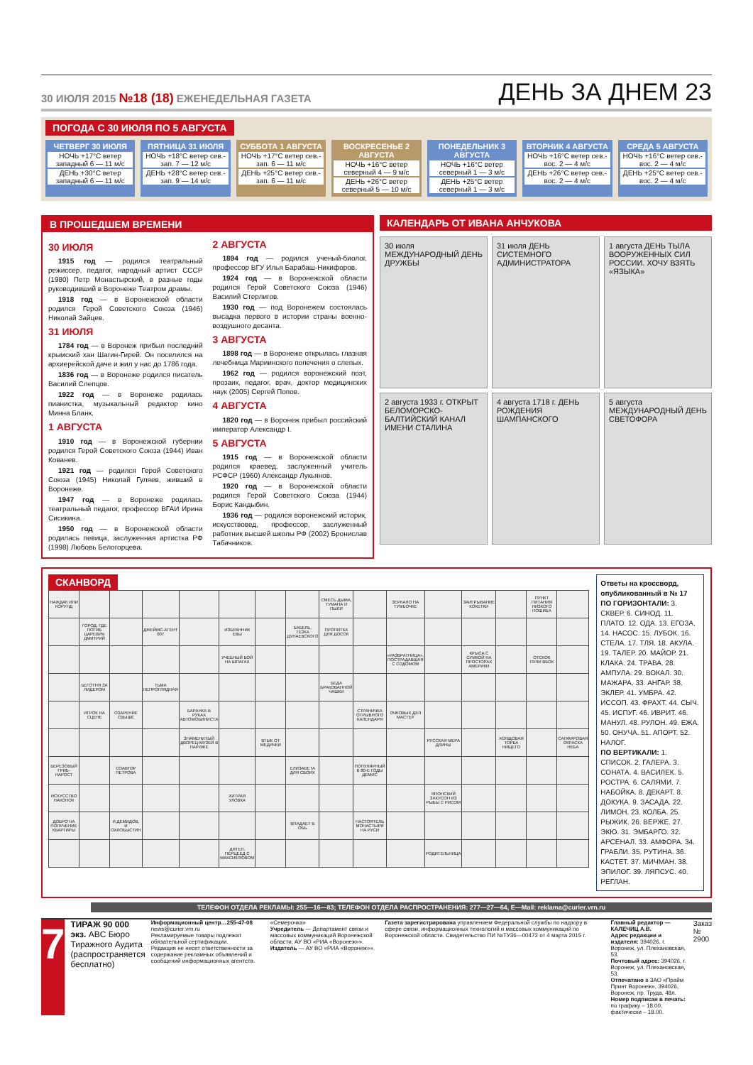30 ИЮЛЯ 2015 №18 (18) ЕЖЕНЕДЕЛЬНАЯ ГАЗЕТА
ДЕНЬ ЗА ДНЕМ 23
ПОГОДА С 30 ИЮЛЯ ПО 5 АВГУСТА
ЧЕТВЕРГ 30 ИЮЛЯ
НОЧЬ +17°C ветер западный 6 — 11 м/с
ДЕНЬ +30°C ветер западный 6 — 11 м/с
ПЯТНИЦА 31 ИЮЛЯ
НОЧЬ +18°C ветер сев.-зап. 7 — 12 м/с
ДЕНЬ +28°C ветер сев.-зап. 9 — 14 м/с
СУББОТА 1 АВГУСТА
НОЧЬ +17°C ветер сев.-зап. 6 — 11 м/с
ДЕНЬ +25°C ветер сев.-зап. 6 — 11 м/с
ВОСКРЕСЕНЬЕ 2 АВГУСТА
НОЧЬ +16°C ветер северный 4 — 9 м/с
ДЕНЬ +26°C ветер северный 5 — 10 м/с
ПОНЕДЕЛЬНИК 3 АВГУСТА
НОЧЬ +16°C ветер северный 1 — 3 м/с
ДЕНЬ +25°C ветер северный 1 — 3 м/с
ВТОРНИК 4 АВГУСТА
НОЧЬ +16°C ветер сев.-вос. 2 — 4 м/с
ДЕНЬ +26°C ветер сев.-вос. 2 — 4 м/с
СРЕДА 5 АВГУСТА
НОЧЬ +16°C ветер сев.-вос. 2 — 4 м/с
ДЕНЬ +25°C ветер сев.-вос. 2 — 4 м/с
В ПРОШЕДШЕМ ВРЕМЕНИ
30 ИЮЛЯ
1915 год — родился театральный режиссер, педагог, народный артист СССР (1980) Петр Монастырский, в разные годы руководивший в Воронеже Театром драмы.
1918 год — в Воронежской области родился Герой Советского Союза (1946) Николай Зайцев.
31 ИЮЛЯ
1784 год — в Воронеж прибыл последний крымский хан Шагин-Гирей. Он поселился на архиерейской даче и жил у нас до 1786 года.
1836 год — в Воронеже родился писатель Василий Слепцов.
1922 год — в Воронеже родилась пианистка, музыкальный редактор кино Минна Бланк.
1 АВГУСТА
1910 год — в Воронежской губернии родился Герой Советского Союза (1944) Иван Кованев.
1921 год — родился Герой Советского Союза (1945) Николай Гуляев, живший в Воронеже.
1947 год — в Воронеже родилась театральный педагог, профессор ВГАИ Ирина Сисикина.
1950 год — в Воронежской области родилась певица, заслуженная артистка РФ (1998) Любовь Белогорцева.
2 АВГУСТА
1894 год — родился ученый-биолог, профессор ВГУ Илья Барабаш-Никифоров.
1924 год — в Воронежской области родился Герой Советского Союза (1946) Василий Стерлигов.
1930 год — под Воронежем состоялась высадка первого в истории страны военно-воздушного десанта.
3 АВГУСТА
1898 год — в Воронеже открылась глазная лечебница Мариинского попечения о слепых.
1962 год — родился воронежский поэт, прозаик, педагог, врач, доктор медицинских наук (2005) Сергей Попов.
4 АВГУСТА
1820 год — в Воронеж прибыл российский император Александр I.
5 АВГУСТА
1915 год — в Воронежской области родился краевед, заслуженный учитель РСФСР (1960) Александр Лукьянов.
1920 год — в Воронежской области родился Герой Советского Союза (1944) Борис Кандыбин.
1936 год — родился воронежский историк, искусствовед, профессор, заслуженный работник высшей школы РФ (2002) Бронислав Табачников.
КАЛЕНДАРЬ ОТ ИВАНА АНЧУКОВА
30 июля МЕЖДУНАРОДНЫЙ ДЕНЬ ДРУЖБЫ
31 июля ДЕНЬ СИСТЕМНОГО АДМИНИСТРАТОРА
1 августа ДЕНЬ ТЫЛА ВООРУЖЕННЫХ СИЛ РОССИИ. ХОЧУ ВЗЯТЬ «ЯЗЫКА»
2 августа 1933 г. ОТКРЫТ БЕЛОМОРСКО-БАЛТИЙСКИЙ КАНАЛ ИМЕНИ СТАЛИНА
4 августа 1718 г. ДЕНЬ РОЖДЕНИЯ ШАМПАНСКОГО
5 августа МЕЖДУНАРОДНЫЙ ДЕНЬ СВЕТОФОРА
СКАНВОРД
| НАЖДАК ИЛИ КОРУНД | | | | | | | | СМЕСЬ ДЫМА, ТУМАНА И ПЫЛИ | | ЗЕРКАЛО НА ТУМБОЧКЕ | | ЗАИГРЫВАНИЕ КОКЕТКИ | | ПУНКТ ПИТАНИЯ НИЗКОГО ПОШИБА | |
| | ГОРОД, ГДЕ ПОГИБ ЦАРЕВИЧ ДМИТРИЙ | | ДЖЕЙМС-АГЕНТ 007 | | ИЗБРАННИК ЕВЫ | | БАБЕЛЬ, ТЕЗКА ДУНАЕВСКОГО | ПРОПИТКА ДЛЯ ДОСОК | | | | | | | |
| | | | | | УЧЕБНЫЙ БОЙ НА ШПАГАХ | | | | | «РАЗВРАТНИЦА», ПОСТРАДАВШАЯ С СОДОМОМ | | КРЫСА С СУМКОЙ НА ПРОСТОРАХ АМЕРИКИ | | ОТСКОК ПУЛИ ВБОК | |
| | БЕГОТНЯ ЗА ЛИДЕРОМ | | ТЬМА НЕПРОГЛЯДНАЯ | | | | | БЕДА БРАКОВАННОЙ ЧАШКИ | | | | | | | |
| | ИГРОК НА СЦЕНЕ | ОЗАРЕНИЕ СВЫШЕ | | БАРАНКА В РУКАХ АВТОМОБИЛИСТА | | | | | СТРАНИЧКА ОТРЫВНОГО КАЛЕНДАРЯ | ОЧКОВЫХ ДЕЛ МАСТЕР | | | | | |
| | | | | ЗНАМЕНИТЫЙ ДВОРЕЦ-МУЗЕЙ В ПАРИЖЕ | | ВТЫК ОТ МЕДИЧКИ | | | | | РУССКАЯ МЕРА ДЛИНЫ | | ХОЛЩОВАЯ ТОРБА НИЩЕГО | | САПФИРОВАЯ ОКРАСКА НЕБА |
| БЕРЕЗОВЫЙ ГРИБ-НАРОСТ | | СОАВТОР ПЕТРОВА | | | | | ЕЛИЗАВЕТА ДЛЯ СВОИХ | | ПОПУЛЯРНЫЙ В 80-Е ГОДЫ ДЕМИС | | | | | | |
| ИСКУССТВО НАКОПОК | | | | | ХИТРАЯ УЛОВКА | | | | | | ЯПОНСКИЙ ЗАКУСОН ИЗ РЫБЫ С РИСОМ | | | | |
| ДОБРО НА ПОЛУЧЕНИЕ КВАРТИРЫ | | И ДЕМИДОВ, И ОХЛОБЫСТИН | | | | | ВПАДАЕТ В ОБЬ | | НАСТОЯТЕЛЬ МОНАСТЫРЯ НА РУСИ | | | | | | |
| | | | | | ДЯТЕЛ, ПЕРЦЕЕД С МАКСИКЛЮВОМ | | | | | | РОДИТЕЛЬНИЦА | | | | |
Ответы на кроссворд, опубликованный в № 17
ПО ГОРИЗОНТАЛИ: 3. СКВЕР. 6. СИНОД. 11. ПЛАТО. 12. ОДА. 13. ЕГОЗА. 14. НАСОС. 15. ЛУБОК. 16. СТЕЛА. 17. ТЛЯ. 18. АКУЛА. 19. ТАЛЕР. 20. МАЙОР. 21. КЛАКА. 24. ТРАВА. 28. АМПУЛА. 29. ВОКАЛ. 30. МАЖАРА. 33. АНГАР. 38. ЭКЛЕР. 41. УМБРА. 42. ИССОП. 43. ФРАХТ. 44. СЫЧ. 45. ИСПУГ. 46. ИВРИТ. 46. МАНУЛ. 48. РУЛОН. 49. ЕЖА. 50. ОНУЧА. 51. АПОРТ. 52. НАЛОГ.
ПО ВЕРТИКАЛИ: 1. СПИСОК. 2. ГАЛЕРА. 3. СОНАТА. 4. ВАСИЛЕК. 5. РОСТРА. 6. САЛЯМИ. 7. НАБОЙКА. 8. ДЕКАРТ. 8. ДОКУКА. 9. ЗАСАДА. 22. ЛИМОН. 23. КОЛБА. 25. РЫЖИК. 26. ВЕРЖЕ. 27. ЭКЮ. 31. ЭМБАРГО. 32. АРСЕНАЛ. 33. АМФОРА. 34. ГРАБЛИ. 35. РУТИНА. 36. КАСТЕТ. 37. МИЧМАН. 38. ЭПИЛОГ. 39. ЛЯПСУС. 40. РЕГЛАН.
ТЕЛЕФОН ОТДЕЛА РЕКЛАМЫ: 255—16—83; ТЕЛЕФОН ОТДЕЛА РАСПРОСТРАНЕНИЯ: 277—27—64, E—Mail: reklama@curier.vrn.ru
7
ТИРАЖ 90 000 экз. ABC Бюро Тиражного Аудита
(распространяется бесплатно)
Информационный центр…255-47-08
news@curier.vrn.ru
Рекламируемые товары подлежат обязательной сертификации.
Редакция не несет ответственности за содержание рекламных объявлений и сообщений информационных агентств.
«Семерочка»
Учредитель — Департамент связи и массовых коммуникаций Воронежской области, АУ ВО «РИА «Воронеж»».
Издатель — АУ ВО «РИА «Воронеж»».
Газета зарегистрирована управлением Федеральной службы по надзору в сфере связи, информационных технологий и массовых коммуникаций по Воронежской области. Свидетельство ПИ №ТУ36—00472 от 4 марта 2015 г.
Главный редактор — КАЛЕЧИЦ А.В.
Адрес редакции и издателя: 394026, г. Воронеж, ул. Плехановская, 53.
Почтовый адрес: 394026, г. Воронеж, ул. Плехановская, 53.
Отпечатано в ЗАО «Прайм Принт Воронеж», 394026, Воронеж, пр. Труда, 48л.
Номер подписан в печать: по графику – 18.00, фактически – 18.00.
Заказ № 2900